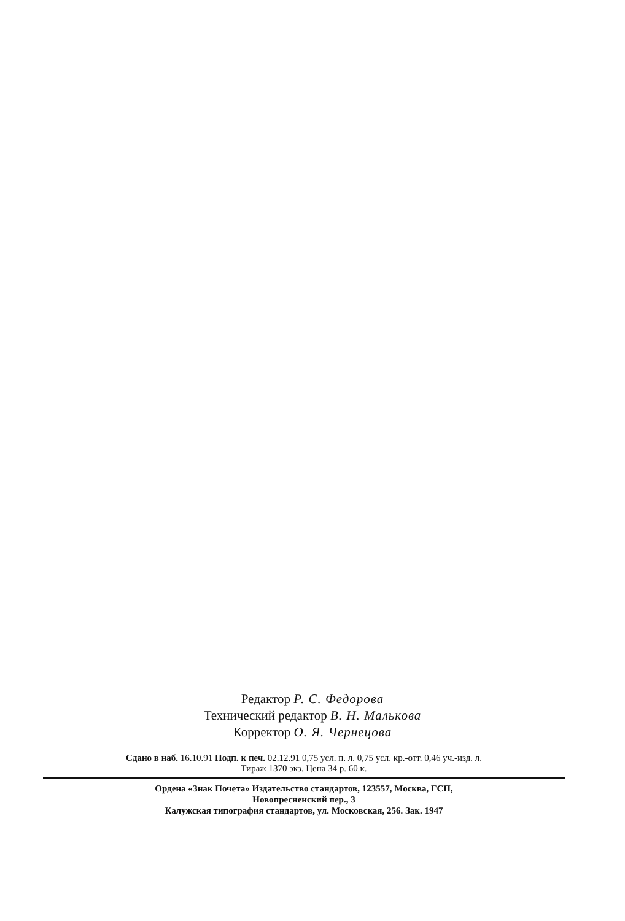Редактор Р. С. Федорова
Технический редактор В. Н. Малькова
Корректор О. Я. Чернецова
Сдано в наб. 16.10.91 Подп. к печ. 02.12.91 0,75 усл. п. л. 0,75 усл. кр.-отт. 0,46 уч.-изд. л.
Тираж 1370 экз. Цена 34 р. 60 к.
Ордена «Знак Почета» Издательство стандартов, 123557, Москва, ГСП,
Новопресненский пер., 3
Калужская типография стандартов, ул. Московская, 256. Зак. 1947